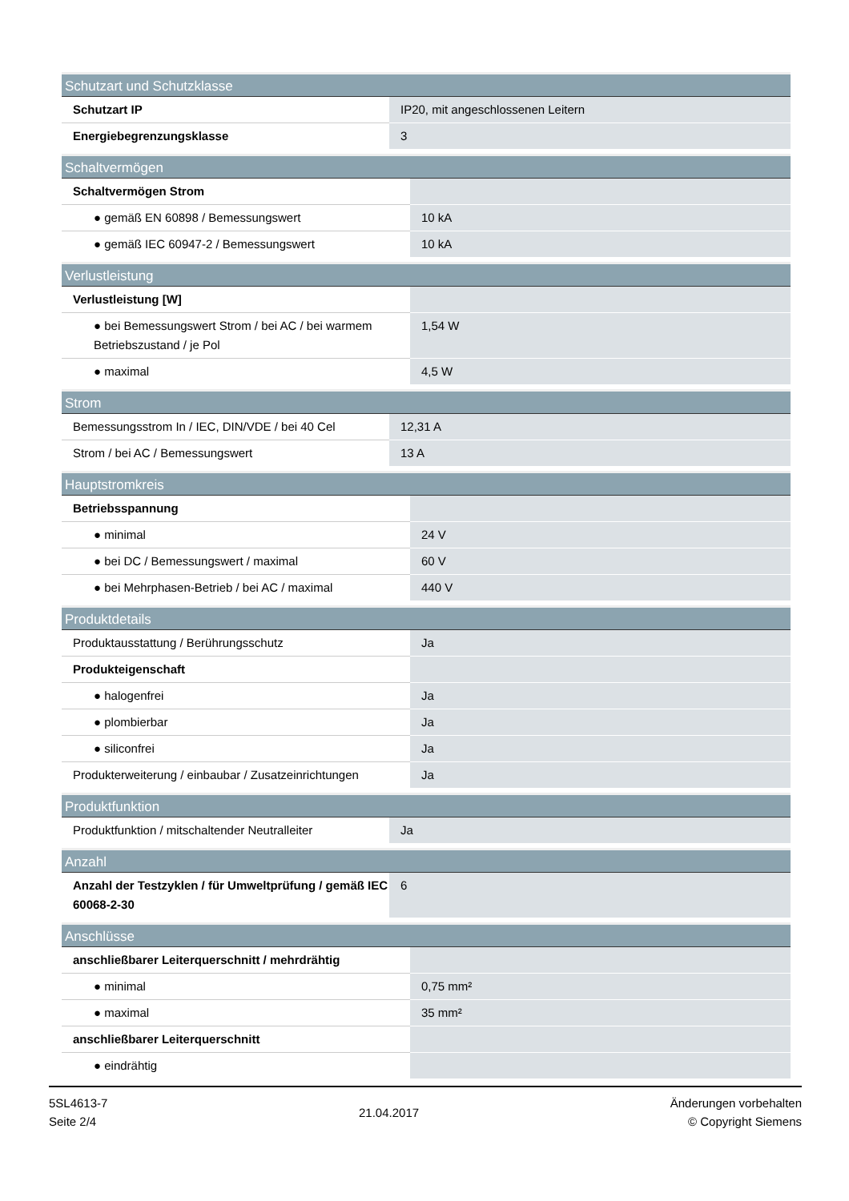| Schutzart und Schutzklasse | |
| --- | --- |
| Schutzart IP | IP20, mit angeschlossenen Leitern |
| Energiebegrenzungsklasse | 3 |
| Schaltvermögen | |
| --- | --- |
| Schaltvermögen Strom | |
| ● gemäß EN 60898 / Bemessungswert | 10 kA |
| ● gemäß IEC 60947-2 / Bemessungswert | 10 kA |
| Verlustleistung | |
| --- | --- |
| Verlustleistung [W] | |
| ● bei Bemessungswert Strom / bei AC / bei warmem Betriebszustand / je Pol | 1,54 W |
| ● maximal | 4,5 W |
| Strom | |
| --- | --- |
| Bemessungsstrom In / IEC, DIN/VDE / bei 40 Cel | 12,31 A |
| Strom / bei AC / Bemessungswert | 13 A |
| Hauptstromkreis | |
| --- | --- |
| Betriebsspannung | |
| ● minimal | 24 V |
| ● bei DC / Bemessungswert / maximal | 60 V |
| ● bei Mehrphasen-Betrieb / bei AC / maximal | 440 V |
| Produktdetails | |
| --- | --- |
| Produktausstattung / Berührungsschutz | Ja |
| Produkteigenschaft | |
| ● halogenfrei | Ja |
| ● plombierbar | Ja |
| ● siliconfrei | Ja |
| Produkterweiterung / einbaubar / Zusatzeinrichtungen | Ja |
| Produktfunktion | |
| --- | --- |
| Produktfunktion / mitschaltender Neutralleiter | Ja |
| Anzahl | |
| --- | --- |
| Anzahl der Testzyklen / für Umweltprüfung / gemäß IEC 60068-2-30 | 6 |
| Anschlüsse | |
| --- | --- |
| anschließbarer Leiterquerschnitt / mehrdrähtig | |
| ● minimal | 0,75 mm² |
| ● maximal | 35 mm² |
| anschließbarer Leiterquerschnitt | |
| ● eindrähtig | |
5SL4613-7
Seite 2/4
21.04.2017
Änderungen vorbehalten
© Copyright Siemens